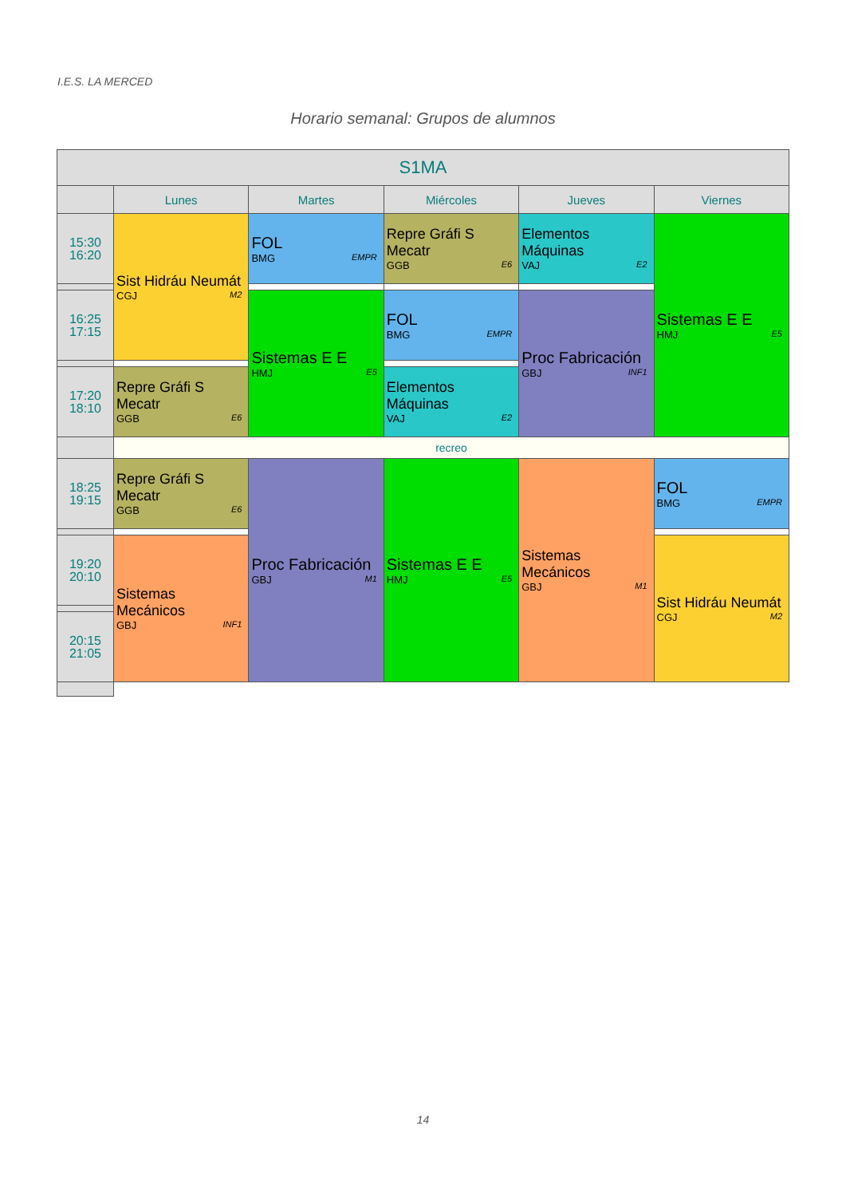I.E.S. LA MERCED
Horario semanal: Grupos de alumnos
| S1MA | | | | | |
| --- | --- | --- | --- | --- | --- |
| | Lunes | Martes | Miércoles | Jueves | Viernes |
| 15:30 16:20 | Sist Hidráu Neumát CGJ M2 | FOL BMG EMPR | Repre Gráfi S Mecatr GGB E6 | Elementos Máquinas VAJ E2 | Sistemas E E HMJ E5 |
| 16:25 17:15 | | Sistemas E E HMJ E5 | FOL BMG EMPR | Proc Fabricación GBJ INF1 | |
| 17:20 18:10 | Repre Gráfi S Mecatr GGB E6 | | Elementos Máquinas VAJ E2 | | |
| | recreo | | | | |
| 18:25 19:15 | Repre Gráfi S Mecatr GGB E6 | Proc Fabricación GBJ M1 | Sistemas E E HMJ E5 | Sistemas Mecánicos GBJ M1 | FOL BMG EMPR |
| 19:20 20:10 | Sistemas Mecánicos GBJ INF1 | | | | Sist Hidráu Neumát CGJ M2 |
| 20:15 21:05 | | | | | |
14